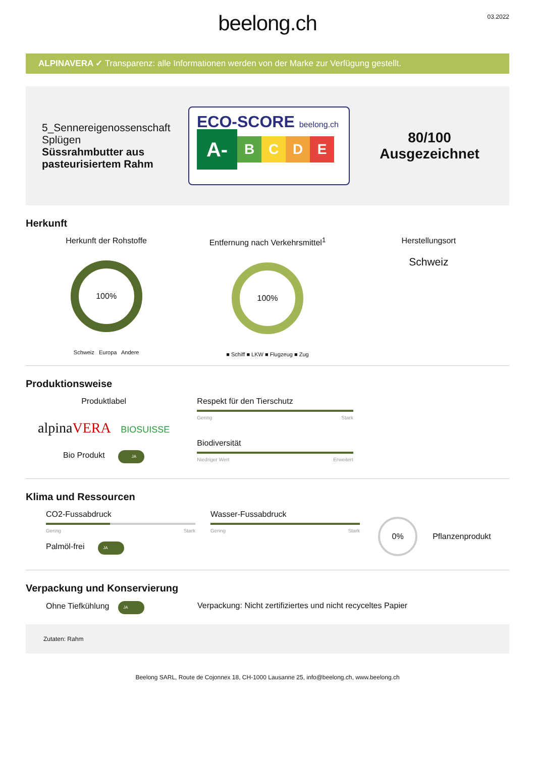beelong.ch
03.2022
ALPINAVERA ✓ Transparenz: alle Informationen werden von der Marke zur Verfügung gestellt.
5_Sennereigenossenschaft Splügen
Süssrahmbutter aus pasteurisiertem Rahm
ECO-SCORE beelong.ch
A-
B C D E
80/100
Ausgezeichnet
Herkunft
Herkunft der Rohstoffe
100%
Schweiz Europa Andere
Entfernung nach Verkehrsmittel<sup>1</sup>
100%
■ Schiff ■ LKW ■ Flugzeug ■ Zug
Herstellungsort
Schweiz
Produktionsweise
Produktlabel
alpinaVERA BIOSUISSE
Bio Produkt JA
Respekt für den Tierschutz
Gering Stark
Biodiversität
Niedriger Wert Erweitert
Klima und Ressourcen
CO2-Fussabdruck
Gering Stark
Palmöl-frei JA
Wasser-Fussabdruck
Gering Stark
0%
Pflanzenprodukt
Verpackung und Konservierung
Ohne Tiefkühlung JA
Verpackung: Nicht zertifiziertes und nicht recyceltes Papier
Zutaten: Rahm
Beelong SARL, Route de Cojonnex 18, CH-1000 Lausanne 25, info@beelong.ch, www.beelong.ch